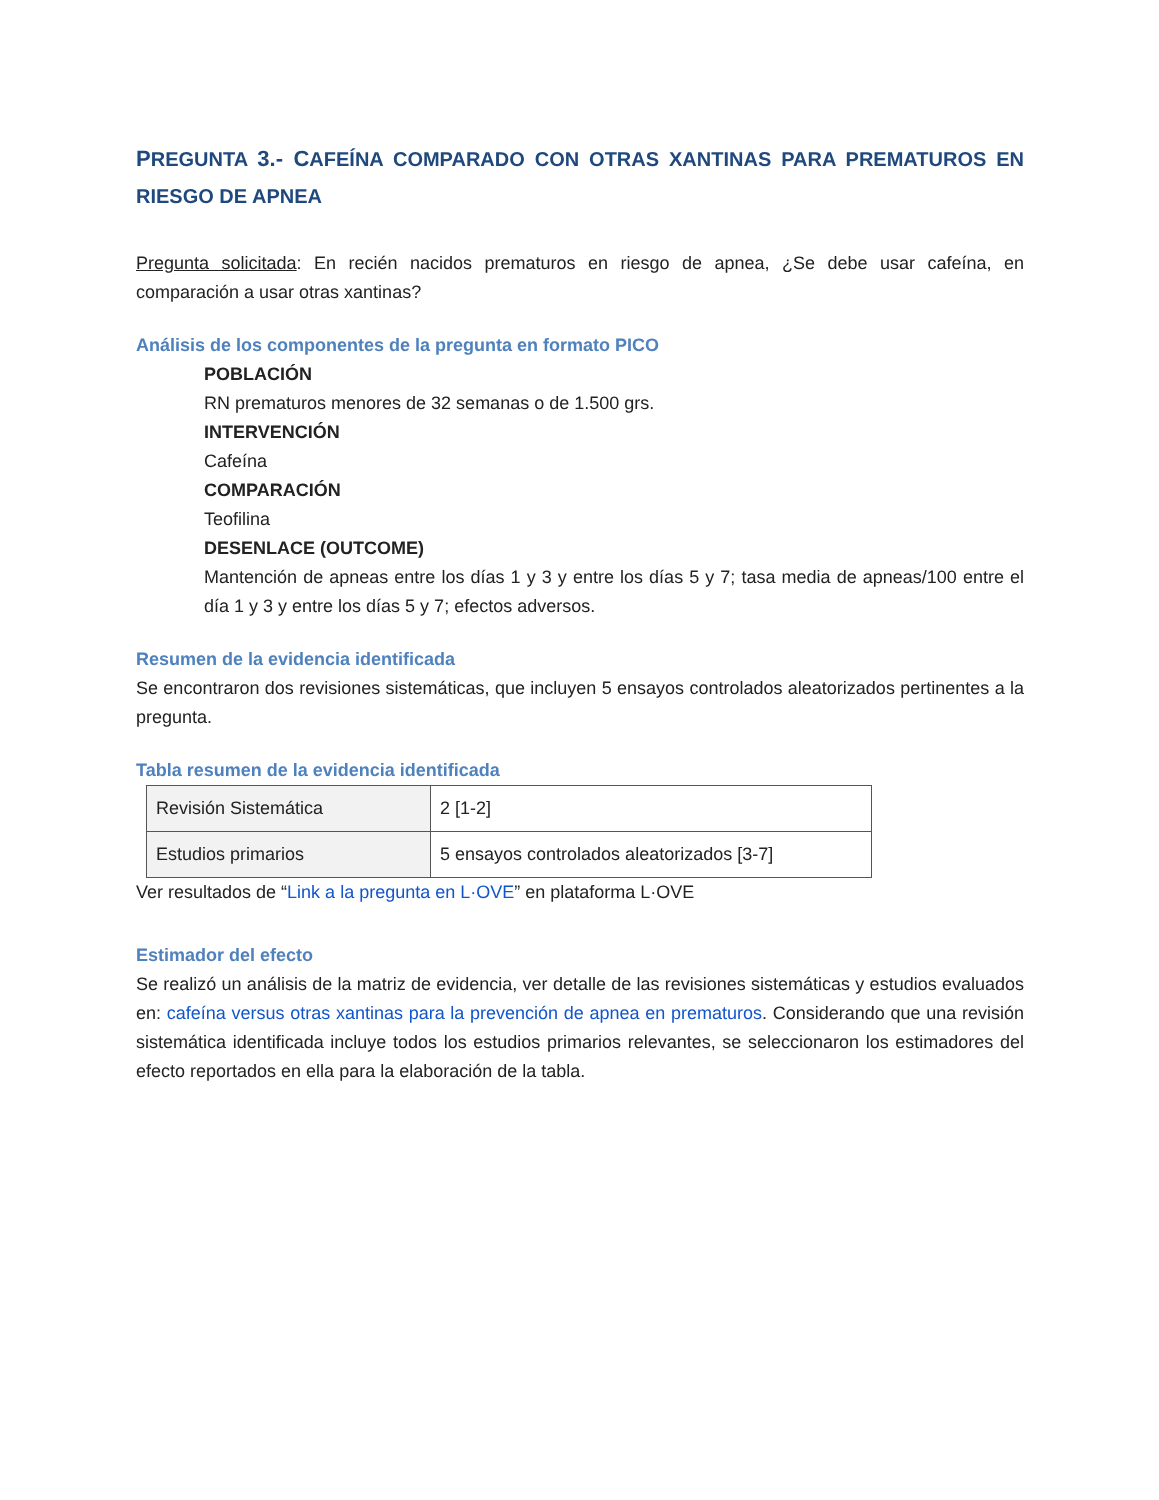PREGUNTA 3.- CAFEÍNA COMPARADO CON OTRAS XANTINAS PARA PREMATUROS EN RIESGO DE APNEA
Pregunta solicitada: En recién nacidos prematuros en riesgo de apnea, ¿Se debe usar cafeína, en comparación a usar otras xantinas?
Análisis de los componentes de la pregunta en formato PICO
POBLACIÓN
RN prematuros menores de 32 semanas o de 1.500 grs.
INTERVENCIÓN
Cafeína
COMPARACIÓN
Teofilina
DESENLACE (OUTCOME)
Mantención de apneas entre los días 1 y 3 y entre los días 5 y 7; tasa media de apneas/100 entre el día 1 y 3 y entre los días 5 y 7; efectos adversos.
Resumen de la evidencia identificada
Se encontraron dos revisiones sistemáticas, que incluyen 5 ensayos controlados aleatorizados pertinentes a la pregunta.
Tabla resumen de la evidencia identificada
| Revisión Sistemática | 2 [1-2] |
| Estudios primarios | 5 ensayos controlados aleatorizados [3-7] |
Ver resultados de “Link a la pregunta en L·OVE” en plataforma L·OVE
Estimador del efecto
Se realizó un análisis de la matriz de evidencia, ver detalle de las revisiones sistemáticas y estudios evaluados en: cafeína versus otras xantinas para la prevención de apnea en prematuros. Considerando que una revisión sistemática identificada incluye todos los estudios primarios relevantes, se seleccionaron los estimadores del efecto reportados en ella para la elaboración de la tabla.